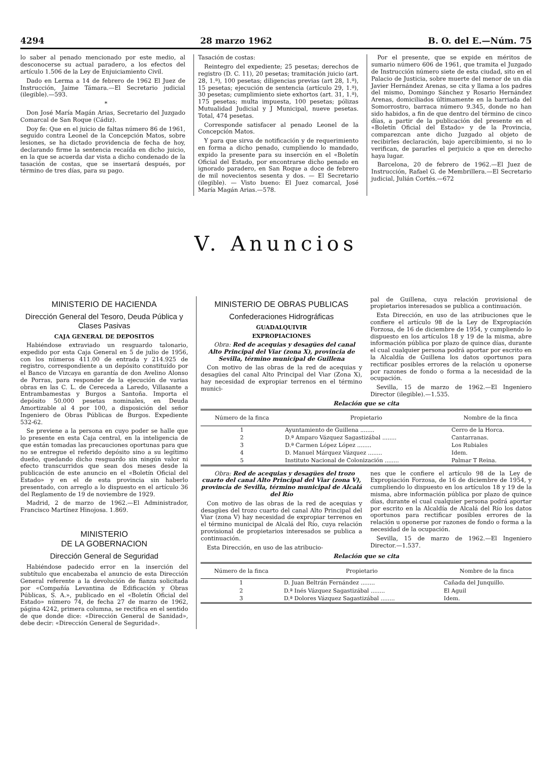4294 28 marzo 1962 B. O. del E.—Núm. 75
lo saber al penado mencionado por este medio, al desconocerse su actual paradero, a los efectos del artículo 1.506 de la Ley de Enjuiciamiento Civil.
Dado en Lerma a 14 de febrero de 1962 El Juez de Instrucción, Jaime Támara.—El Secretario judicial (ilegible).—593.
*
Don José María Magán Arias, Secretario del Juzgado Comarcal de San Roque (Cádiz).
Doy fe: Que en el juicio de faltas número 86 de 1961, seguido contra Leonel de la Concepción Matos, sobre lesiones, se ha dictado providencia de fecha de hoy, declarando firme la sentencia recaída en dicho juicio, en la que se acuerda dar vista a dicho condenado de la tasación de costas, que se insertará después, por término de tres días, para su pago.
Tasación de costas:
Reintegro del expediente; 25 pesetas; derechos de registro (D. C. 11), 20 pesetas; tramitación juicio (art. 28, 1.ª), 100 pesetas; diligencias previas (art 28, 1.ª), 15 pesetas; ejecución de sentencia (artículo 29, 1.ª), 30 pesetas; cumplimiento siete exhortos (art. 31, 1.ª), 175 pesetas; multa impuesta, 100 pesetas; pólizas Mutualidad Judicial y J Municipal, nueve pesetas. Total, 474 pesetas.
Corresponde satisfacer al penado Leonel de la Concepción Matos.
Y para que sirva de notificación y de requerimiento en forma a dicho penado, cumpliendo lo mandado, expido la presente para su inserción en el «Boletín Oficial del Estado, por encontrarse dicho penado en ignorado paradero, en San Roque a doce de febrero de mil novecientos sesenta y dos. — El Secretario (ilegible). — Visto bueno: El Juez comarcal, José María Magán Arias.—578.
Por el presente, que se expide en méritos de sumario número 606 de 1961, que tramita el Juzgado de Instrucción número siete de esta ciudad, sito en el Palacio de Justicia, sobre muerte del menor de un día Javier Hernández Arenas, se cita y llama a los padres del mismo, Domingo Sánchez y Rosario Hernández Arenas, domiciliados últimamente en la barriada del Somorrostro, barraca número 9.345, donde no han sido habidos, a fin de que dentro del término de cinco días, a partir de la publicación del presente en el «Boletín Oficial del Estado» y de la Provincia, comparezcan ante dicho Juzgado al objeto de recibirles declaración, bajo apercibimiento, si no lo verifican, de pararles el perjuicio a que en derecho haya lugar.
Barcelona, 20 de febrero de 1962.—El Juez de Instrucción, Rafael G. de Membrillera.—El Secretario judicial, Julián Cortés.—672
V. Anuncios
MINISTERIO DE HACIENDA
Dirección General del Tesoro, Deuda Pública y Clases Pasivas
CAJA GENERAL DE DEPOSITOS
Habiéndose extraviado un resguardo talonario, expedido por esta Caja General en 5 de julio de 1956, con los números 411.00 de entrada y 214.925 de registro, correspondiente a un depósito constituído por el Banco de Vizcaya en garantía de don Avelino Alonso de Porras, para responder de la ejecución de varias obras en las C. L. de Cereceda a Laredo, Villasante a Entrambamestas y Burgos a Santoña. Importa el depósito 50.000 pesetas nominales, en Deuda Amortizable al 4 por 100, a disposición del señor Ingeniero de Obras Públicas de Burgos. Expediente 532-62.
Se previene a la persona en cuyo poder se halle que lo presente en esta Caja central, en la inteligencia de que están tomadas las precauciones oportunas para que no se entregue el referido depósito sino a su legítimo dueño, quedando dicho resguardo sin ningún valor ni efecto transcurridos que sean dos meses desde la publicación de este anuncio en el «Boletín Oficial del Estado» y en el de esta provincia sin haberlo presentado, con arreglo a lo dispuesto en el artículo 36 del Reglamento de 19 de noviembre de 1929.
Madrid, 2 de marzo de 1962.—El Administrador, Francisco Martínez Hinojosa. 1.869.
MINISTERIO
DE LA GOBERNACION
Dirección General de Seguridad
Habiéndose padecido error en la inserción del subtítulo que encabezaba el anuncio de esta Dirección General referente a la devolución de fianza solicitada por «Compañía Levantina de Edificación y Obras Públicas, S. A.», publicado en el «Boletín Oficial del Estado» número 74, de fecha 27 de marzo de 1962, página 4242, primera columna, se rectifica en el sentido de que donde dice: «Dirección General de Sanidad», debe decir: «Dirección General de Seguridad».
MINISTERIO DE OBRAS PUBLICAS
Confederaciones Hidrográficas
GUADALQUIVIR
EXPROPIACIONES
Obra: Red de acequias y desagües del canal Alto Principal del Viar (zona X), provincia de Sevilla, término municipal de Guillena
Con motivo de las obras de la red de acequias y desagües del canal Alto Principal del Viar (Zona X), hay necesidad de expropiar terrenos en el término munici-
pal de Guillena, cuya relación provisional de propietarios interesados se publica a continuación.
Esta Dirección, en uso de las atribuciones que le confiere el artículo 98 de la Ley de Expropiación Forzosa, de 16 de diciembre de 1954, y cumpliendo lo dispuesto en los artículos 18 y 19 de la misma, abre información pública por plazo de quince días, durante el cual cualquier persona podrá aportar por escrito en la Alcaldía de Guillena los datos oportunos para rectificar posibles errores de la relación u oponerse por razones de fondo o forma a la necesidad de la ocupación.
Sevilla, 15 de marzo de 1962.—El Ingeniero Director (ilegible).—1.535.
Relación que se cita
| Número de la finca | Propietario | Nombre de la finca |
| --- | --- | --- |
| 1 | Ayuntamiento de Guillena ........ | Cerro de la Horca. |
| 2 | D.ª Amparo Vázquez Sagastizábal ........ | Cantarranas. |
| 3 | D.ª Carmen López López ........ | Los Rubiales |
| 4 | D. Manuel Márquez Vázquez ........ | Idem. |
| 5 | Instituto Nacional de Colonización ........ | Palmar T Reina. |
Obra: Red de acequias y desagües del trozo cuarto del canal Alto Principal del Viar (zona V), provincia de Sevilla, término municipal de Alcalá del Río
Con motivo de las obras de la red de acequias y desagües del trozo cuarto del canal Alto Principal del Viar (zona V) hay necesidad de expropiar terrenos en el término municipal de Alcalá del Río, cuya relación provisional de propietarios interesados se publica a continuación.
Esta Dirección, en uso de las atribucio-
nes que le confiere el artículo 98 de la Ley de Expropiación Forzosa, de 16 de diciembre de 1954, y cumpliendo lo dispuesto en los artículos 18 y 19 de la misma, abre información pública por plazo de quince días, durante el cual cualquier persona podrá aportar por escrito en la Alcaldía de Alcalá del Río los datos oportunos para rectificar posibles errores de la relación u oponerse por razones de fondo o forma a la necesidad de la ocupación.
Sevilla, 15 de marzo de 1962.—El Ingeniero Director.—1.537.
Relación que se cita
| Número de la finca | Propietario | Nombre de la finca |
| --- | --- | --- |
| 1 | D. Juan Beltrán Fernández ........ | Cañada del Junquillo. |
| 2 | D.ª Inés Vázquez Sagastizábal ........ | El Aguil |
| 3 | D.ª Dolores Vázquez Sagastizábal ........ | Idem. |